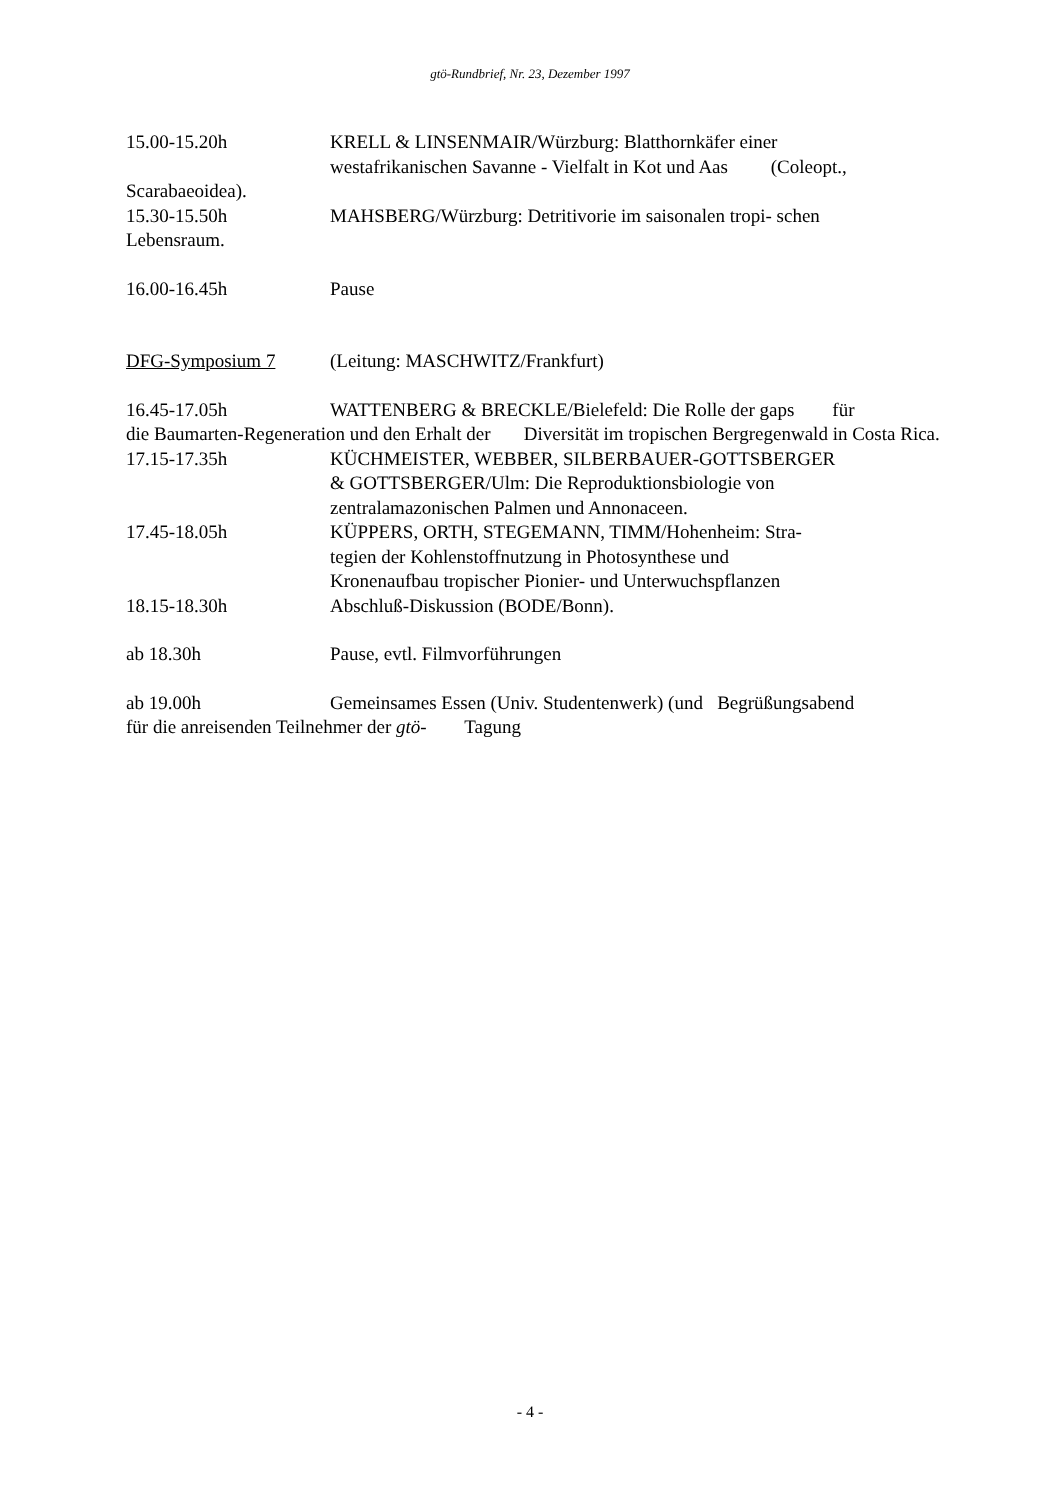gtö-Rundbrief, Nr. 23, Dezember 1997
15.00-15.20h KRELL & LINSENMAIR/Würzburg: Blatthornkäfer einer
westafrikanischen Savanne - Vielfalt in Kot und Aas (Coleopt.,
Scarabaeoidea).
15.30-15.50h MAHSBERG/Würzburg: Detritivorie im saisonalen tropi- schen
Lebensraum.
16.00-16.45h Pause
DFG-Symposium 7 (Leitung: MASCHWITZ/Frankfurt)
16.45-17.05h WATTENBERG & BRECKLE/Bielefeld: Die Rolle der gaps für
die Baumarten-Regeneration und den Erhalt der Diversität im tropischen Bergregenwald in Costa Rica.
17.15-17.35h KÜCHMEISTER, WEBBER, SILBERBAUER-GOTTSBERGER
& GOTTSBERGER/Ulm: Die Reproduktionsbiologie von
zentralamazonischen Palmen und Annonaceen.
17.45-18.05h KÜPPERS, ORTH, STEGEMANN, TIMM/Hohenheim: Stra-
tegien der Kohlenstoffnutzung in Photosynthese und
Kronenaufbau tropischer Pionier- und Unterwuchspflanzen
18.15-18.30h Abschluß-Diskussion (BODE/Bonn).
ab 18.30h Pause, evtl. Filmvorführungen
ab 19.00h Gemeinsames Essen (Univ. Studentenwerk) (und Begrüßungsabend
für die anreisenden Teilnehmer der gtö- Tagung
- 4 -